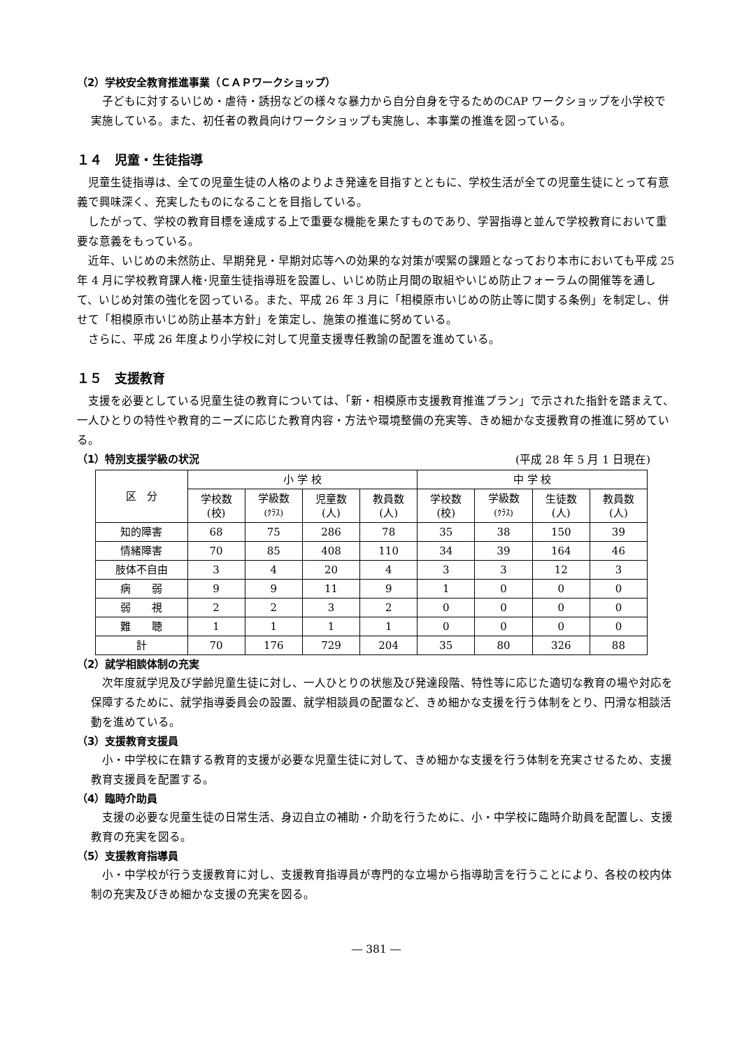（2）学校安全教育推進事業（ＣＡＰワークショップ）
子どもに対するいじめ・虐待・誘拐などの様々な暴力から自分自身を守るためのCAP ワークショップを小学校で実施している。また、初任者の教員向けワークショップも実施し、本事業の推進を図っている。
１４　児童・生徒指導
児童生徒指導は、全ての児童生徒の人格のよりよき発達を目指すとともに、学校生活が全ての児童生徒にとって有意義で興味深く、充実したものになることを目指している。
したがって、学校の教育目標を達成する上で重要な機能を果たすものであり、学習指導と並んで学校教育において重要な意義をもっている。
近年、いじめの未然防止、早期発見・早期対応等への効果的な対策が喫緊の課題となっており本市においても平成 25 年 4 月に学校教育課人権･児童生徒指導班を設置し、いじめ防止月間の取組やいじめ防止フォーラムの開催等を通して、いじめ対策の強化を図っている。また、平成 26 年 3 月に「相模原市いじめの防止等に関する条例」を制定し、併せて「相模原市いじめ防止基本方針」を策定し、施策の推進に努めている。
さらに、平成 26 年度より小学校に対して児童支援専任教諭の配置を進めている。
１５　支援教育
支援を必要としている児童生徒の教育については、「新・相模原市支援教育推進プラン」で示された指針を踏まえて、一人ひとりの特性や教育的ニーズに応じた教育内容・方法や環境整備の充実等、きめ細かな支援教育の推進に努めている。
（1）特別支援学級の状況
(平成 28 年 5 月 1 日現在)
| 区 分 | 小 学 校 | | | | 中 学 校 | | | |
| --- | --- | --- | --- | --- | --- | --- | --- | --- |
| | 学校数 (校) | 学級数 (ｸﾗｽ) | 児童数 (人) | 教員数 (人) | 学校数 (校) | 学級数 (ｸﾗｽ) | 生徒数 (人) | 教員数 (人) |
| 知的障害 | 68 | 75 | 286 | 78 | 35 | 38 | 150 | 39 |
| 情緒障害 | 70 | 85 | 408 | 110 | 34 | 39 | 164 | 46 |
| 肢体不自由 | 3 | 4 | 20 | 4 | 3 | 3 | 12 | 3 |
| 病 弱 | 9 | 9 | 11 | 9 | 1 | 0 | 0 | 0 |
| 弱 視 | 2 | 2 | 3 | 2 | 0 | 0 | 0 | 0 |
| 難 聴 | 1 | 1 | 1 | 1 | 0 | 0 | 0 | 0 |
| 計 | 70 | 176 | 729 | 204 | 35 | 80 | 326 | 88 |
（2）就学相談体制の充実
次年度就学児及び学齢児童生徒に対し、一人ひとりの状態及び発達段階、特性等に応じた適切な教育の場や対応を保障するために、就学指導委員会の設置、就学相談員の配置など、きめ細かな支援を行う体制をとり、円滑な相談活動を進めている。
（3）支援教育支援員
小・中学校に在籍する教育的支援が必要な児童生徒に対して、きめ細かな支援を行う体制を充実させるため、支援教育支援員を配置する。
（4）臨時介助員
支援の必要な児童生徒の日常生活、身辺自立の補助・介助を行うために、小・中学校に臨時介助員を配置し、支援教育の充実を図る。
（5）支援教育指導員
小・中学校が行う支援教育に対し、支援教育指導員が専門的な立場から指導助言を行うことにより、各校の校内体制の充実及びきめ細かな支援の充実を図る。
― 381 ―